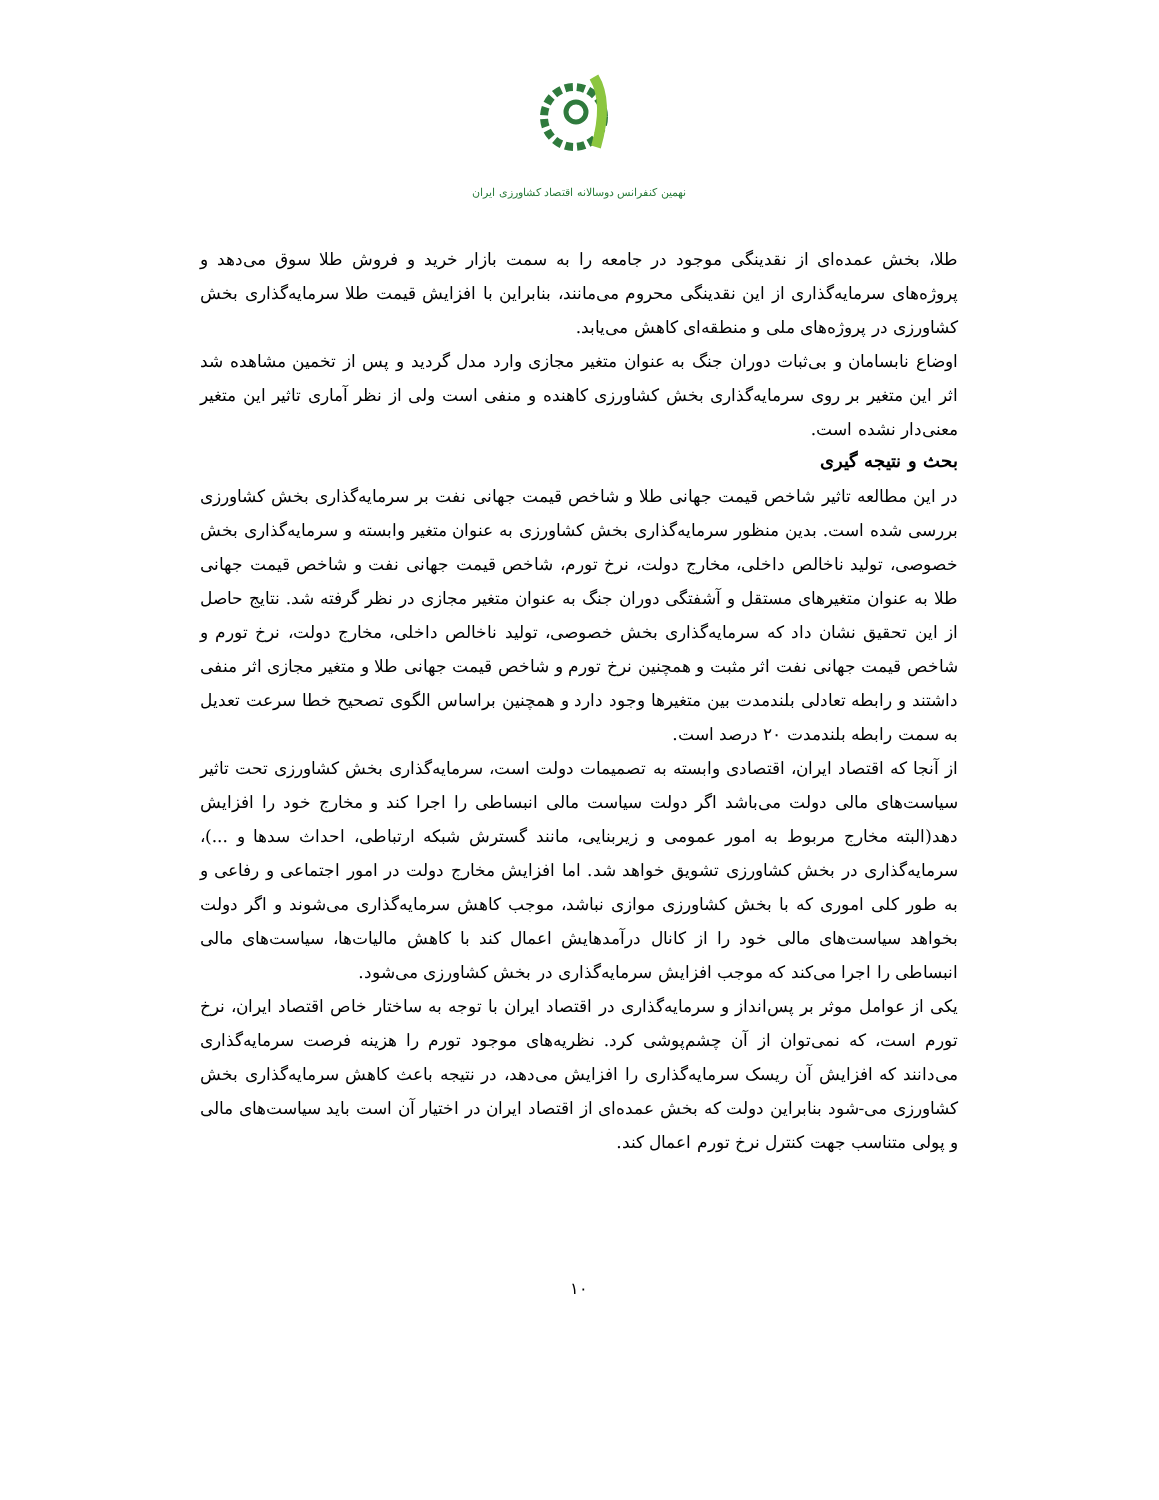نهمین کنفرانس دوسالانه اقتصاد کشاورزی ایران
طلا، بخش عمده‌ای از نقدینگی موجود در جامعه را به سمت بازار خرید و فروش طلا سوق می‌دهد و پروژه‌های سرمایه‌گذاری از این نقدینگی محروم می‌مانند، بنابراین با افزایش قیمت طلا سرمایه‌گذاری بخش کشاورزی در پروژه‌های ملی و منطقه‌ای کاهش می‌یابد.
اوضاع نابسامان و بی‌ثبات دوران جنگ به عنوان متغیر مجازی وارد مدل گردید و پس از تخمین مشاهده شد اثر این متغیر بر روی سرمایه‌گذاری بخش کشاورزی کاهنده و منفی است ولی از نظر آماری تاثیر این متغیر معنی‌دار نشده است.
بحث و نتیجه گیری
در این مطالعه تاثیر شاخص قیمت جهانی طلا و شاخص قیمت جهانی نفت بر سرمایه‌گذاری بخش کشاورزی بررسی شده است. بدین منظور سرمایه‌گذاری بخش کشاورزی به عنوان متغیر وابسته و سرمایه‌گذاری بخش خصوصی، تولید ناخالص داخلی، مخارج دولت، نرخ تورم، شاخص قیمت جهانی نفت و شاخص قیمت جهانی طلا به عنوان متغیرهای مستقل و آشفتگی دوران جنگ به عنوان متغیر مجازی در نظر گرفته شد. نتایج حاصل از این تحقیق نشان داد که سرمایه‌گذاری بخش خصوصی، تولید ناخالص داخلی، مخارج دولت، نرخ تورم و شاخص قیمت جهانی نفت اثر مثبت و همچنین نرخ تورم و شاخص قیمت جهانی طلا و متغیر مجازی اثر منفی داشتند و رابطه تعادلی بلندمدت بین متغیرها وجود دارد و همچنین براساس الگوی تصحیح خطا سرعت تعدیل به سمت رابطه بلندمدت ۲۰ درصد است.
از آنجا که اقتصاد ایران، اقتصادی وابسته به تصمیمات دولت است، سرمایه‌گذاری بخش کشاورزی تحت تاثیر سیاست‌های مالی دولت می‌باشد اگر دولت سیاست مالی انبساطی را اجرا کند و مخارج خود را افزایش دهد(البته مخارج مربوط به امور عمومی و زیربنایی، مانند گسترش شبکه ارتباطی، احداث سدها و ...)، سرمایه‌گذاری در بخش کشاورزی تشویق خواهد شد. اما افزایش مخارج دولت در امور اجتماعی و رفاعی و به طور کلی اموری که با بخش کشاورزی موازی نباشد، موجب کاهش سرمایه‌گذاری می‌شوند و اگر دولت بخواهد سیاست‌های مالی خود را از کانال درآمدهایش اعمال کند با کاهش مالیات‌ها، سیاست‌های مالی انبساطی را اجرا می‌کند که موجب افزایش سرمایه‌گذاری در بخش کشاورزی می‌شود.
یکی از عوامل موثر بر پس‌انداز و سرمایه‌گذاری در اقتصاد ایران با توجه به ساختار خاص اقتصاد ایران، نرخ تورم است، که نمی‌توان از آن چشم‌پوشی کرد. نظریه‌های موجود تورم را هزینه فرصت سرمایه‌گذاری می‌دانند که افزایش آن ریسک سرمایه‌گذاری را افزایش می‌دهد، در نتیجه باعث کاهش سرمایه‌گذاری بخش کشاورزی می-شود بنابراین دولت که بخش عمده‌ای از اقتصاد ایران در اختیار آن است باید سیاست‌های مالی و پولی متناسب جهت کنترل نرخ تورم اعمال کند.
۱۰